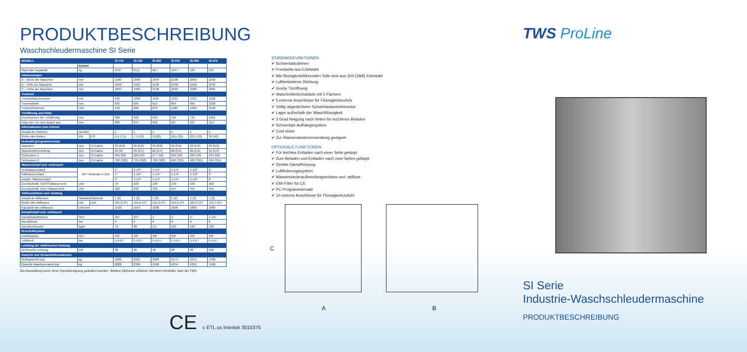PRODUKTBESCHREIBUNG
Waschschleudermaschine SI Serie
| MODELL | | | SI-110 | SI-135 | SI-200 | SI-275 | SI-300 | SI-475 |
| --- | --- | --- | --- | --- | --- | --- | --- | --- |
| | Einheit | | | | | | | |
| Maximale Kapazität | kg | | 49,9 | 61,2 | 90,7 | 124,7 | 135 | 215 |
| Abmessungen | | | | | | | | |
| A – Breite der Maschine | mm | | 1580 | 1840 | 1870 | 2100 | 2050 | 2258 |
| B – Tiefe der Maschine | mm | | 1850 | 1910 | 2190 | 2330 | 2400 | 2793 |
| C – Höhe der Maschine | mm | | 1855 | 1900 | 2130 | 2310 | 2280 | 2681 |
| Trommel | | | | | | | | |
| Trommeldurchmesser | mm | | 940 | 1092 | 1169 | 1321 | 1321 | 1628 |
| Trommeltiefe | mm | | 635 | 635 | 813 | 864 | 965 | 1028 |
| Trommelvolumen | Liter | | 440 | 600 | 870 | 1180 | 1320 | 2140 |
| Türöffnung und Höhe | | | | | | | | |
| Durchmesser der Türöffnung | mm | | 508 | 622 | 622 | 724 | 724 | 1012 |
| Höhe der Tür vom Boden aus | mm | | 800 | 845 | 900 | 927 | 927 | 1117 |
| Informationen zum Antrieb | | | | | | | | |
| Anzahl der Motoren | Number | | 1 | 1 | 1 | 1 | 1 | 1 |
| Größe des Motors | kW | PS | 5,6 (7,5) | 7,5 (10) | 15(20) | 18,5 (25) | 22,5 (30) | 30 (40) |
| Drehzahl (programmierbar) | | | | | | | | |
| Waschen | rpm | G-Faktor | 39 (0,8) | 36 (0,8) | 35 (0,8) | 33 (0,8) | 33 (0,8) | 30 (0,8) |
| Waschmitteverteilung | rpm | G-Faktor | 62 (2) | 64 (2,5) | 62 (2,5) | 60 (2,6) | 60 (2,6) | 53 (2,6) |
| Schleudern 1 | rpm | G-Faktor | 390 (80) | 286 (50) | 277 (50) | 260 (50) | 260 (50) | 234 (50) |
| Schleudern 2 | rpm | G-Faktor | 780 (320) | 725 (320) | 700 (320) | 660 (321) | 660 (321) | 584 (311) |
| Wasserzulauf und -verbrauch | | | | | | | | |
| Heißwasserzulauf | NPT Gewinde in Zoll | | 1" | 1-1/4" | 1-1/4" | 1-1/4" | 1-1/2" | 2" |
| Kaltwasserzulauf | | | 1" | 1-1/4" | 1-1/4" | 1-1/4" | 1-1/2" | 2" |
| zusätzl. Wasserzulauf | | | 1" | 1-1/4" | 1-1/4" | 1-1/4" | 1-1/2" | 2" |
| Durchschnittl. HEISS-Wasserverb | Liter | | 70 | 103 | 128 | 149 | 163 | 163 |
| Durchschnittl. KALT-Wasserverb | Liter | | 182 | 232 | 332 | 447 | 491 | 491 |
| Abflussstutzen und -leistung | | | | | | | | |
| Anzahl an Abflüssen | Standard/Optional | | 1 (2) | 1 (2) | 1 (2) | 1 (2) | 1 (2) | 1 (2) |
| Größe des Abflusses | mm | Zoll | 101,6 (4") | 101,6 (4") | 101,6 (4") | 101,6 (4") | 101,6 (4") | 152,4 (6") |
| Kapazität des Abflusses | Liter/min | | 1530 | 1643 | 1698 | 1800 | 1800 | 1800 |
| Dampfzulauf und -verbrauch | | | | | | | | |
| Dampfzulaufstutzen | NPT | | 3/4" | 3/4" | 1" | 1" | 1" | 1 1/4" |
| Dampfdruck | bar | | 8 | 8 | 8 | 8 | 8 | 8 |
| Dampfverbrauch | kg/hr | | 72 | 88 | 117 | 120 | 120 | 120 |
| Druckluftsystem | | | | | | | | |
| Zuluftstutzen | NPT | | 3/8" | 3/8" | 3/8" | 3/8" | 3/8" | 3/8" |
| Luftdruck | bar | | 5,4-6,7 | 5,4-6,7 | 5,4-6,7 | 5,4-6,7 | 5,4-6,7 | 5,4-6,7 |
| Leistung der elektrischen Heizung | | | | | | | | |
| Elektrische Leistung | kW | | 36 | 36 | 48 | 48 | 60 | N/A |
| Gewicht und Versandinformationen | | | | | | | | |
| Nettogewicht (ca) | kg | | 1892 | 2321 | 3080 | 4174 | 4271 | 7390 |
| Gewicht Inlandsversand (ca) | kg | | 2008 | 2390 | 3190 | 4254 | 4351 | 7490 |
Die Ausstattung kann ohne Vorankündigung geändert werden. Weitere Optionen erfahren Sie beim Hersteller oder bei TWS
CE c ETL us Intertek 3010375
STANDARDFUNKTIONEN
✔ Schwerlastrahmen
✔ Frontseite aus Edelstahl
✔ Alle flüssigkeitsführenden Teile sind aus 304 (18/8) Edelstahl
✔ Luftbetriebene Dichtung
✔ Große Türöffnung
✔ Waschmittelschublade mit 5 Fächern
✔ 5 externe Anschlüsse für Flüssigkeitszufuhr
✔ Völlig abgedichteter Schwerlastantriebsmotor
✔ Lager außerhalb der Waschflüssigkeit
✔ 3 Grad Neigung nach hinten für leichteres Beladen
✔ Schwerlast-Aufhängesystem
✔ Cool down
✔ Zur Wasserwiederverwendung geeignet
OPTIONALE FUNKTIONEN
✔ Für leichtes Entladen nach einer Seite gekippt
✔ Zum Beladen und Entladen nach zwei Seiten gekippt
✔ Direkte Dampfheizung
✔ Luftfederungssystem
✔ Wasserwiederaufbereitungseinlass und -abfluss
✔ EMI-Filter für CE
✔ PC-Programmiersatz
✔ 10 externe Anschlüsse für Flüssigkeitszufuhr
C
A B
TWS ProLine
SI Serie
Industrie-Waschschleudermaschine
PRODUKTBESCHREIBUNG